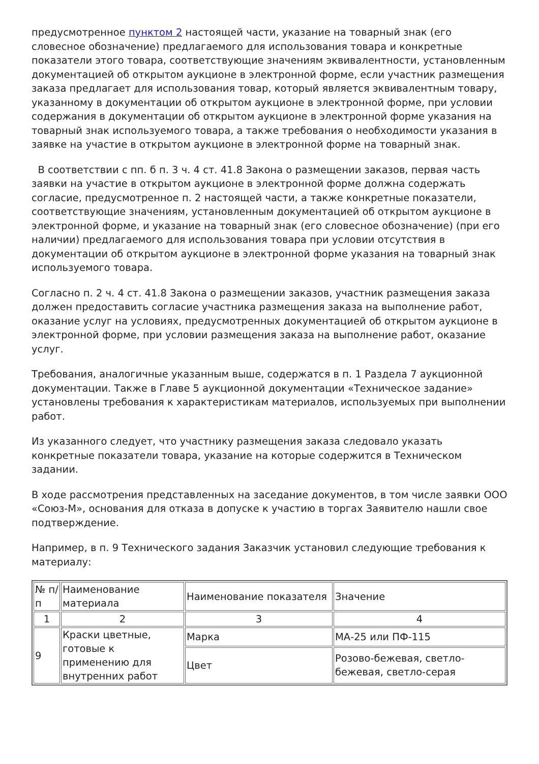предусмотренное пунктом 2 настоящей части, указание на товарный знак (его словесное обозначение) предлагаемого для использования товара и конкретные показатели этого товара, соответствующие значениям эквивалентности, установленным документацией об открытом аукционе в электронной форме, если участник размещения заказа предлагает для использования товар, который является эквивалентным товару, указанному в документации об открытом аукционе в электронной форме, при условии содержания в документации об открытом аукционе в электронной форме указания на товарный знак используемого товара, а также требования о необходимости указания в заявке на участие в открытом аукционе в электронной форме на товарный знак.
В соответствии с пп. б п. 3 ч. 4 ст. 41.8 Закона о размещении заказов, первая часть заявки на участие в открытом аукционе в электронной форме должна содержать согласие, предусмотренное п. 2 настоящей части, а также конкретные показатели, соответствующие значениям, установленным документацией об открытом аукционе в электронной форме, и указание на товарный знак (его словесное обозначение) (при его наличии) предлагаемого для использования товара при условии отсутствия в документации об открытом аукционе в электронной форме указания на товарный знак используемого товара.
Согласно п. 2 ч. 4 ст. 41.8 Закона о размещении заказов, участник размещения заказа должен предоставить согласие участника размещения заказа на выполнение работ, оказание услуг на условиях, предусмотренных документацией об открытом аукционе в электронной форме, при условии размещения заказа на выполнение работ, оказание услуг.
Требования, аналогичные указанным выше, содержатся в п. 1 Раздела 7 аукционной документации. Также в Главе 5 аукционной документации «Техническое задание» установлены требования к характеристикам материалов, используемых при выполнении работ.
Из указанного следует, что участнику размещения заказа следовало указать конкретные показатели товара, указание на которые содержится в Техническом задании.
В ходе рассмотрения представленных на заседание документов, в том числе заявки ООО «Союз-М», основания для отказа в допуске к участию в торгах Заявителю нашли свое подтверждение.
Например, в п. 9 Технического задания Заказчик установил следующие требования к материалу:
| № п/п | Наименование материала | Наименование показателя | Значение |
| 1 | 2 | 3 | 4 |
| 9 | Краски цветные, готовые к применению для внутренних работ | Марка | МА-25 или ПФ-115 |
| | | Цвет | Розово-бежевая, светло-бежевая, светло-серая |